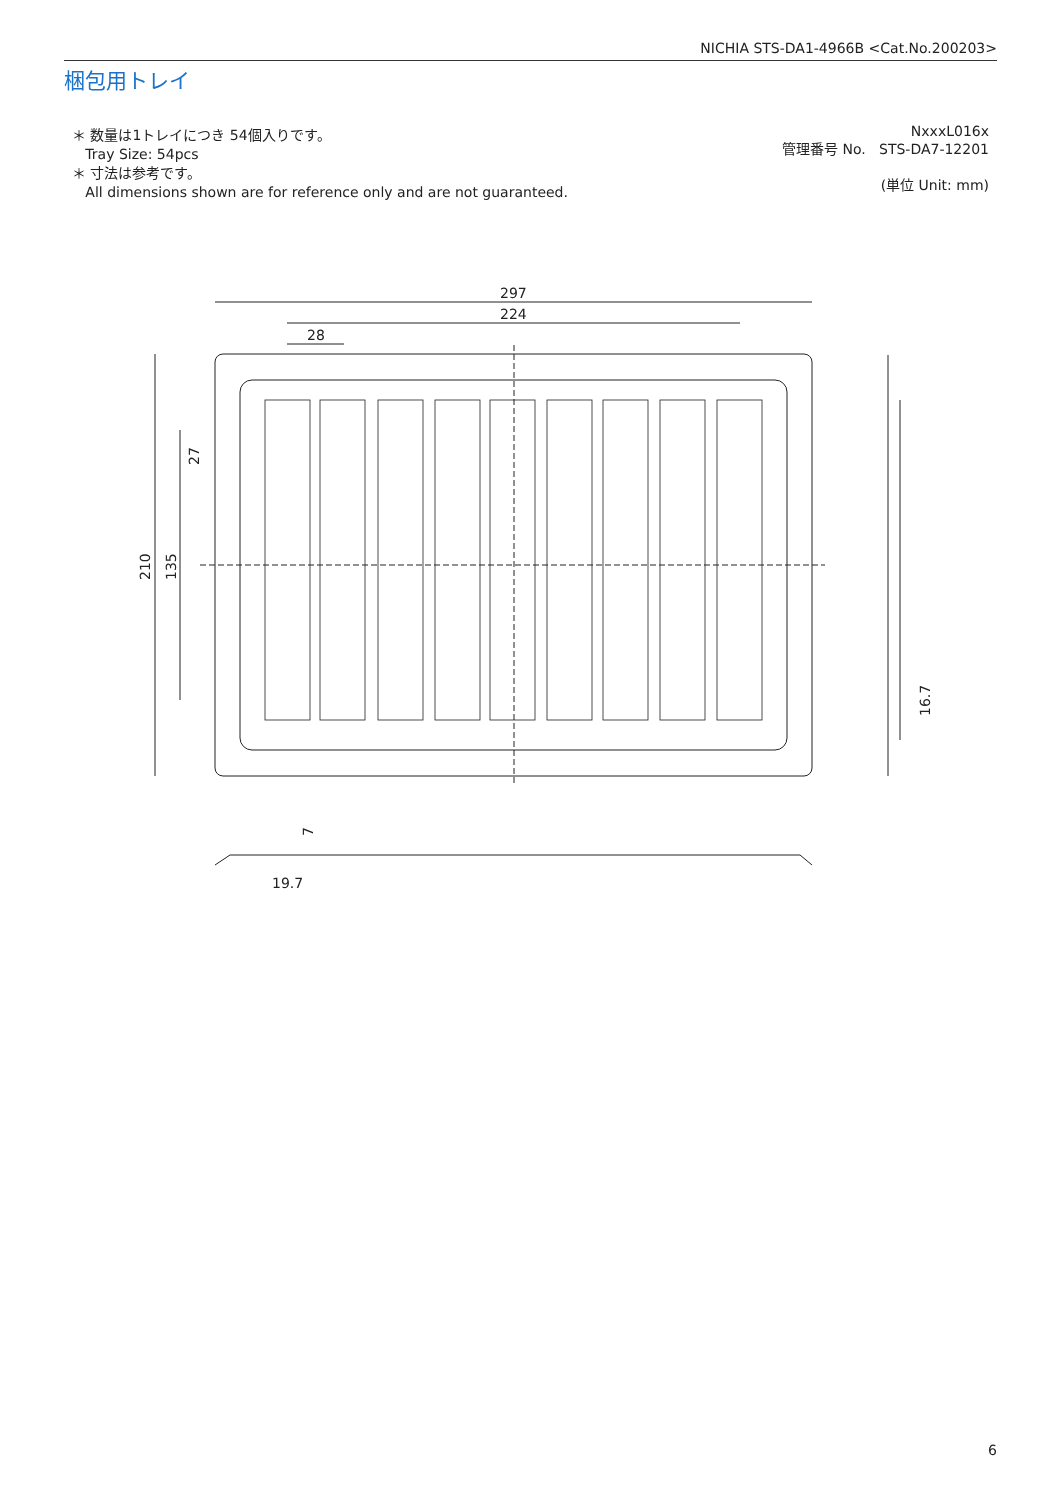NICHIA STS-DA1-4966B <Cat.No.200203>
梱包用トレイ
＊ 数量は1トレイにつき 54個入りです。
Tray Size: 54pcs
＊ 寸法は参考です。
All dimensions shown are for reference only and are not guaranteed.
NxxxL016x
管理番号 No. STS-DA7-12201
(単位 Unit: mm)
297
224
28
210
135
27
16.7
19.7
7
6